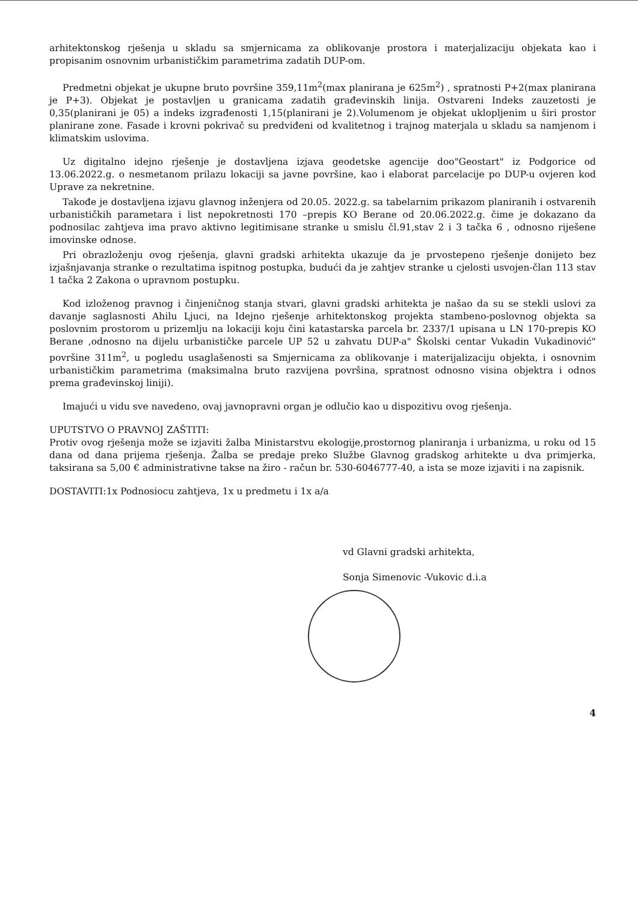arhitektonskog rješenja u skladu sa smjernicama za oblikovanje prostora i materjalizaciju objekata kao i propisanim osnovnim urbanističkim parametrima zadatih DUP-om.
Predmetni objekat je ukupne bruto površine 359,11m<sup>2</sup>(max planirana je 625m<sup>2</sup>) , spratnosti P+2(max planirana je P+3). Objekat je postavljen u granicama zadatih građevinskih linija. Ostvareni Indeks zauzetosti je 0,35(planirani je 05) a indeks izgrađenosti 1,15(planirani je 2).Volumenom je objekat uklopljenim u širi prostor planirane zone. Fasade i krovni pokrivač su predviđeni od kvalitetnog i trajnog materjala u skladu sa namjenom i klimatskim uslovima.
Uz digitalno idejno rješenje je dostavljena izjava geodetske agencije doo"Geostart" iz Podgorice od 13.06.2022.g. o nesmetanom prilazu lokaciji sa javne površine, kao i elaborat parcelacije po DUP-u ovjeren kod Uprave za nekretnine.
Takođe je dostavljena izjavu glavnog inženjera od 20.05. 2022.g. sa tabelarnim prikazom planiranih i ostvarenih urbanističkih parametara i list nepokretnosti 170 –prepis KO Berane od 20.06.2022.g. čime je dokazano da podnosilac zahtjeva ima pravo aktivno legitimisane stranke u smislu čl.91,stav 2 i 3 tačka 6 , odnosno riješene imovinske odnose.
Pri obrazloženju ovog rješenja, glavni gradski arhitekta ukazuje da je prvostepeno rješenje donijeto bez izjašnjavanja stranke o rezultatima ispitnog postupka, budući da je zahtjev stranke u cjelosti usvojen-član 113 stav 1 tačka 2 Zakona o upravnom postupku.
Kod izloženog pravnog i činjeničnog stanja stvari, glavni gradski arhitekta je našao da su se stekli uslovi za davanje saglasnosti Ahilu Ljuci, na Idejno rješenje arhitektonskog projekta stambeno-poslovnog objekta sa poslovnim prostorom u prizemlju na lokaciji koju čini katastarska parcela br. 2337/1 upisana u LN 170-prepis KO Berane ,odnosno na dijelu urbanističke parcele UP 52 u zahvatu DUP-a" Školski centar Vukadin Vukadinović" površine 311m<sup>2</sup>, u pogledu usaglašenosti sa Smjernicama za oblikovanje i materijalizaciju objekta, i osnovnim urbanističkim parametrima (maksimalna bruto razvijena površina, spratnost odnosno visina objektra i odnos prema građevinskoj liniji).
Imajući u vidu sve navedeno, ovaj javnopravni organ je odlučio kao u dispozitivu ovog rješenja.
UPUTSTVO O PRAVNOJ ZAŠTITI:
Protiv ovog rješenja može se izjaviti žalba Ministarstvu ekologije,prostornog planiranja i urbanizma, u roku od 15 dana od dana prijema rješenja. Žalba se predaje preko Službe Glavnog gradskog arhitekte u dva primjerka, taksirana sa 5,00 € administrativne takse na žiro - račun br. 530-6046777-40, a ista se moze izjaviti i na zapisnik.
DOSTAVITI:1x Podnosiocu zahtjeva, 1x u predmetu i 1x a/a
vd Glavni gradski arhitekta,
Sonja Simenovic -Vukovic d.i.a
4